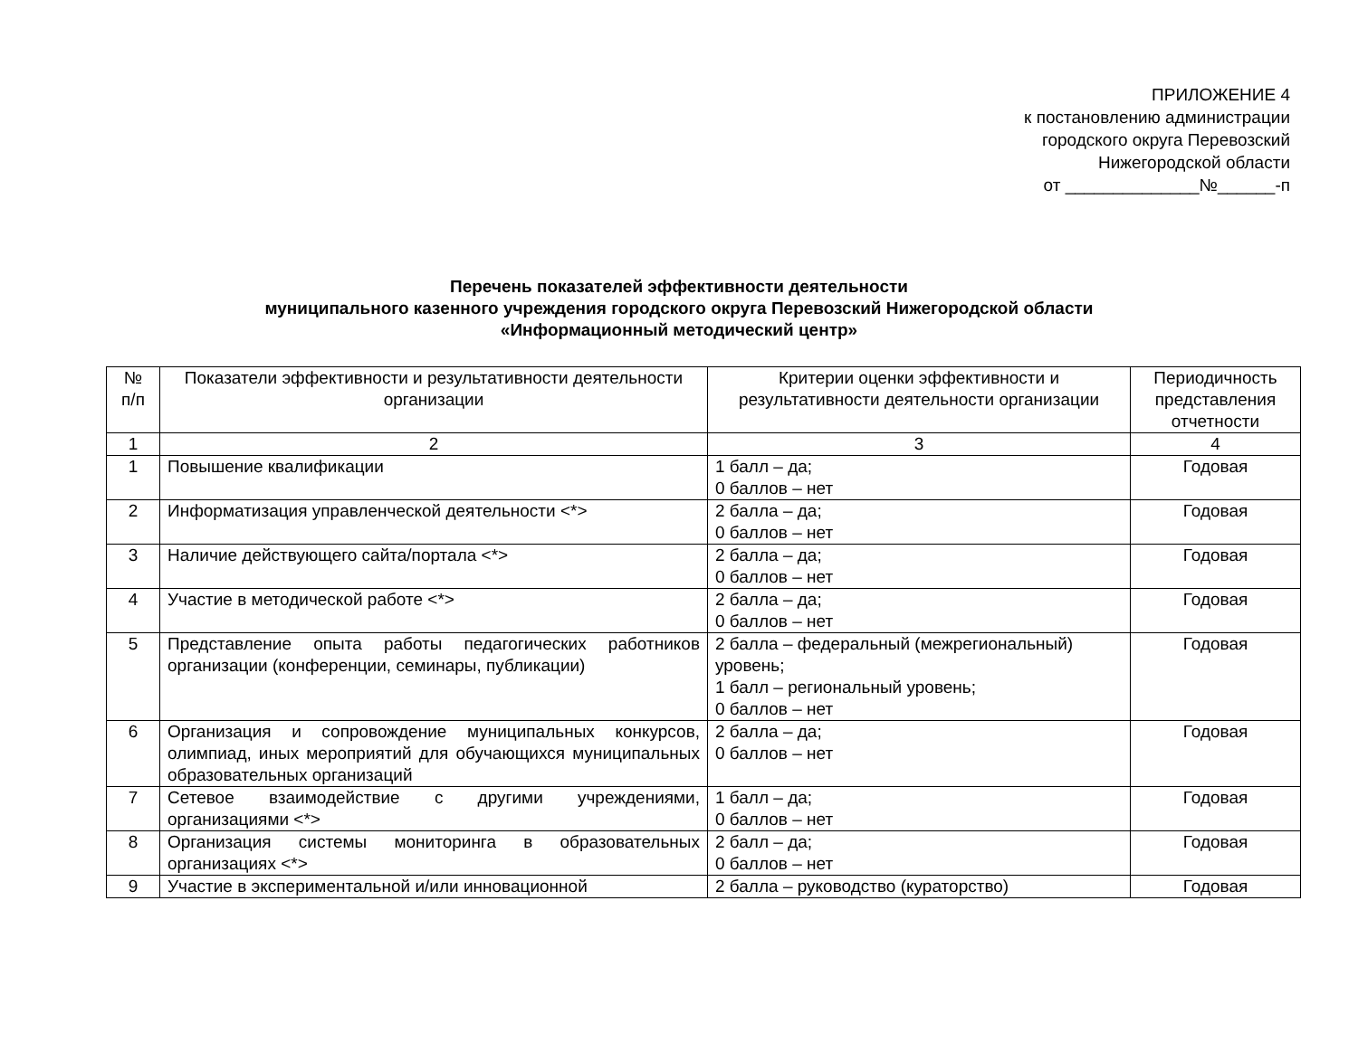ПРИЛОЖЕНИЕ 4
к постановлению администрации
городского округа Перевозский
Нижегородской области
от ______________№______-п
Перечень показателей эффективности деятельности
муниципального казенного учреждения городского округа Перевозский Нижегородской области
«Информационный методический центр»
| № п/п | Показатели эффективности и результативности деятельности организации | Критерии оценки эффективности и результативности деятельности организации | Периодичность представления отчетности |
| --- | --- | --- | --- |
| 1 | 2 | 3 | 4 |
| 1 | Повышение квалификации | 1 балл – да; 0 баллов – нет | Годовая |
| 2 | Информатизация управленческой деятельности <*> | 2 балла – да; 0 баллов – нет | Годовая |
| 3 | Наличие действующего сайта/портала <*> | 2 балла – да; 0 баллов – нет | Годовая |
| 4 | Участие в методической работе <*> | 2 балла – да; 0 баллов – нет | Годовая |
| 5 | Представление опыта работы педагогических работников организации (конференции, семинары, публикации) | 2 балла – федеральный (межрегиональный) уровень; 1 балл – региональный уровень; 0 баллов – нет | Годовая |
| 6 | Организация и сопровождение муниципальных конкурсов, олимпиад, иных мероприятий для обучающихся муниципальных образовательных организаций | 2 балла – да; 0 баллов – нет | Годовая |
| 7 | Сетевое взаимодействие с другими учреждениями, организациями <*> | 1 балл – да; 0 баллов – нет | Годовая |
| 8 | Организация системы мониторинга в образовательных организациях <*> | 2 балл – да; 0 баллов – нет | Годовая |
| 9 | Участие в экспериментальной и/или инновационной | 2 балла – руководство (кураторство) | Годовая |